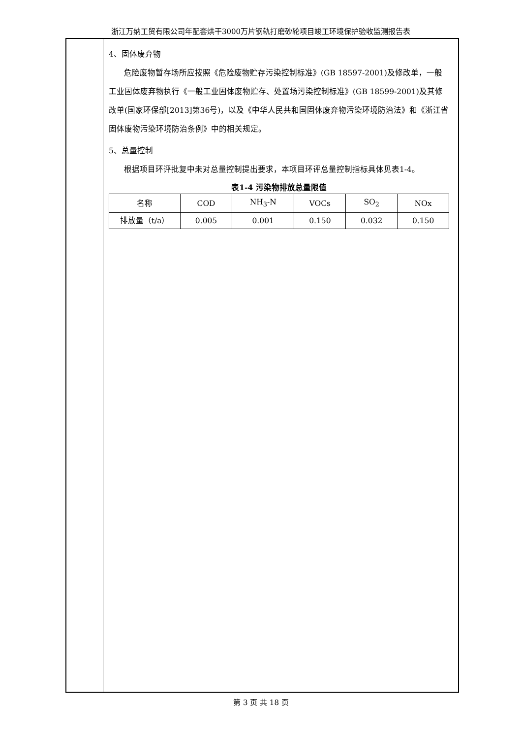浙江万纳工贸有限公司年配套烘干3000万片钢轨打磨砂轮项目竣工环境保护验收监测报告表
4、固体废弃物
危险废物暂存场所应按照《危险废物贮存污染控制标准》(GB 18597-2001)及修改单，一般工业固体废弃物执行《一般工业固体废物贮存、处置场污染控制标准》(GB 18599-2001)及其修改单(国家环保部[2013]第36号)，以及《中华人民共和国固体废弃物污染环境防治法》和《浙江省固体废物污染环境防治条例》中的相关规定。
5、总量控制
根据项目环评批复中未对总量控制提出要求，本项目环评总量控制指标具体见表1-4。
表1-4 污染物排放总量限值
| 名称 | COD | NH<sub>3</sub>-N | VOCs | SO<sub>2</sub> | NOx |
| 排放量（t/a） | 0.005 | 0.001 | 0.150 | 0.032 | 0.150 |
第 3 页 共 18 页